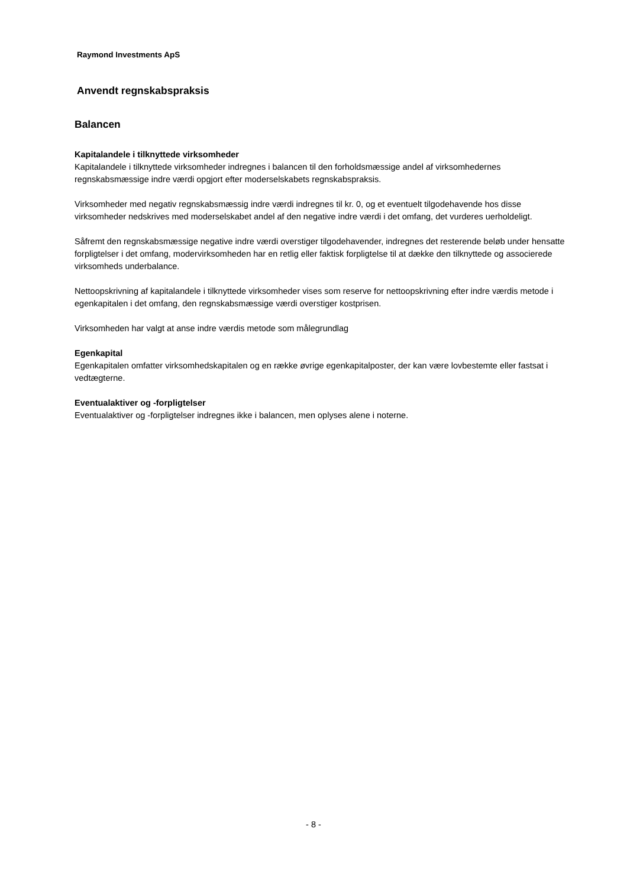Raymond Investments ApS
Anvendt regnskabspraksis
Balancen
Kapitalandele i tilknyttede virksomheder
Kapitalandele i tilknyttede virksomheder indregnes i balancen til den forholdsmæssige andel af virksomhedernes regnskabsmæssige indre værdi opgjort efter moderselskabets regnskabspraksis.
Virksomheder med negativ regnskabsmæssig indre værdi indregnes til kr. 0, og et eventuelt tilgodehavende hos disse virksomheder nedskrives med moderselskabet andel af den negative indre værdi i det omfang, det vurderes uerholdeligt.
Såfremt den regnskabsmæssige negative indre værdi overstiger tilgodehavender, indregnes det resterende beløb under hensatte forpligtelser i det omfang, modervirksomheden har en retlig eller faktisk forpligtelse til at dække den tilknyttede og associerede virksomheds underbalance.
Nettoopskrivning af kapitalandele i tilknyttede virksomheder vises som reserve for nettoopskrivning efter indre værdis metode i egenkapitalen i det omfang, den regnskabsmæssige værdi overstiger kostprisen.
Virksomheden har valgt at anse indre værdis metode som målegrundlag
Egenkapital
Egenkapitalen omfatter virksomhedskapitalen og en række øvrige egenkapitalposter, der kan være lovbestemte eller fastsat i vedtægterne.
Eventualaktiver og -forpligtelser
Eventualaktiver og -forpligtelser indregnes ikke i balancen, men oplyses alene i noterne.
- 8 -